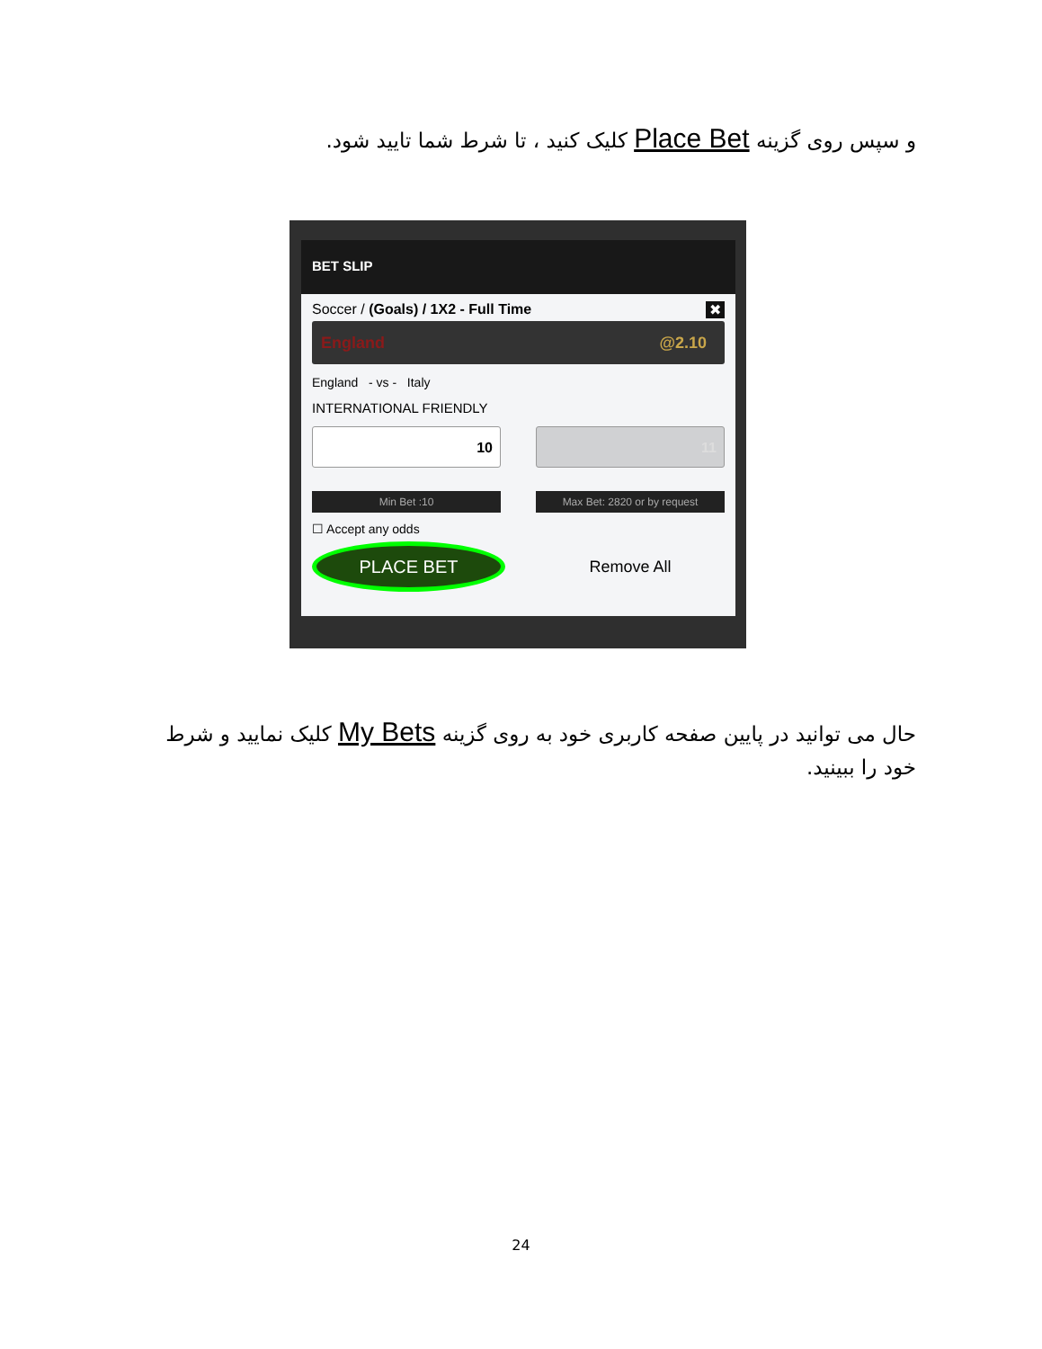و سپس روی گزینه Place Bet کلیک کنید ، تا شرط شما تایید شود.
BET SLIP
Soccer / (Goals) / 1X2 - Full Time ✖
England @2.10
England - vs - Italy
INTERNATIONAL FRIENDLY
10 11
Min Bet :10 Max Bet: 2820 or by request
☐ Accept any odds
PLACE BET
Remove All
حال می توانید در پایین صفحه کاربری خود به روی گزینه My Bets کلیک نمایید و شرط خود را ببینید.
24